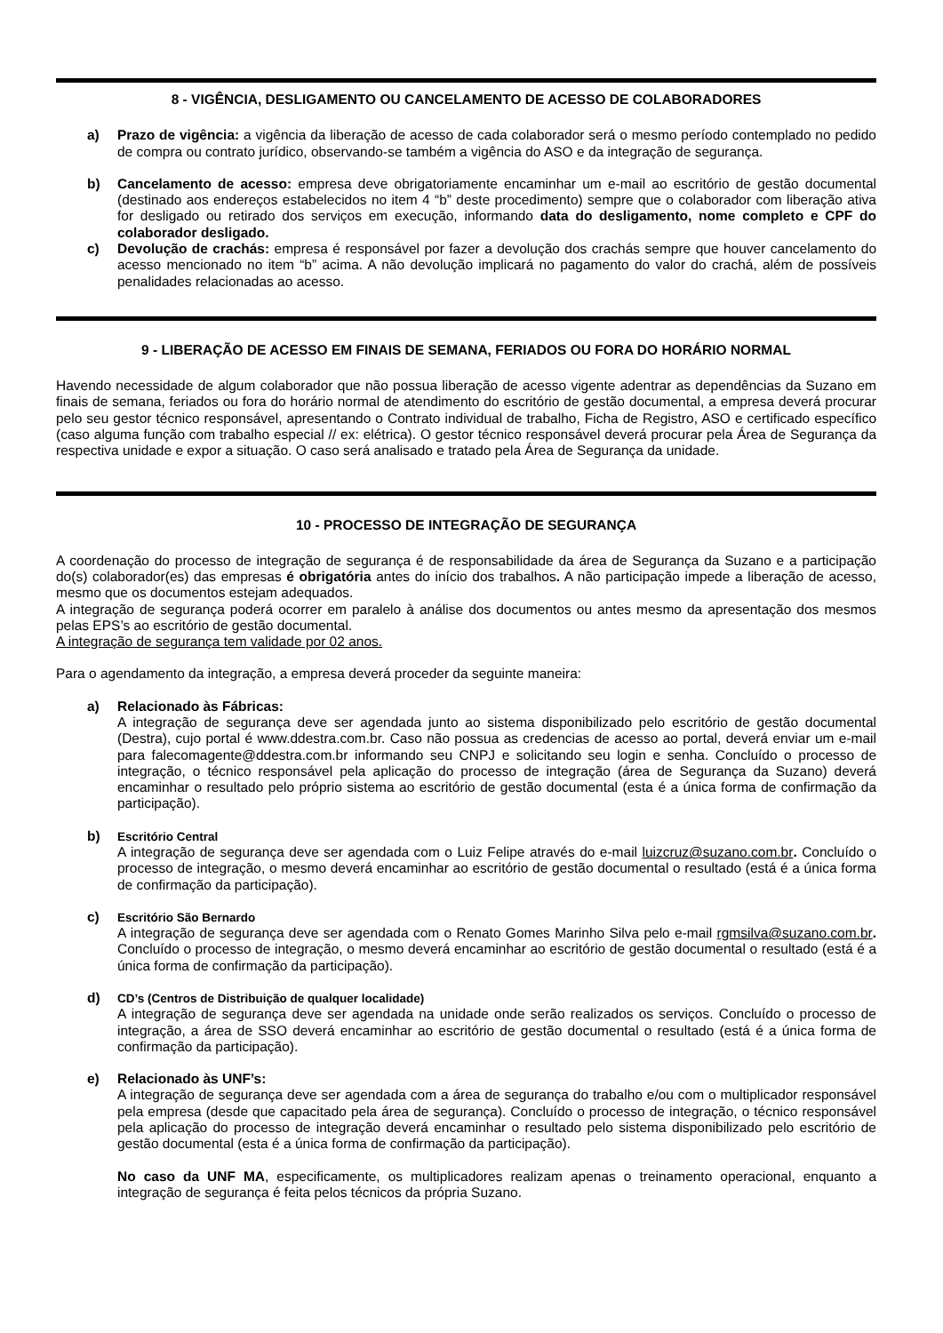8 - VIGÊNCIA, DESLIGAMENTO OU CANCELAMENTO DE ACESSO DE COLABORADORES
a) Prazo de vigência: a vigência da liberação de acesso de cada colaborador será o mesmo período contemplado no pedido de compra ou contrato jurídico, observando-se também a vigência do ASO e da integração de segurança.
b) Cancelamento de acesso: empresa deve obrigatoriamente encaminhar um e-mail ao escritório de gestão documental (destinado aos endereços estabelecidos no item 4 “b” deste procedimento) sempre que o colaborador com liberação ativa for desligado ou retirado dos serviços em execução, informando data do desligamento, nome completo e CPF do colaborador desligado.
c) Devolução de crachás: empresa é responsável por fazer a devolução dos crachás sempre que houver cancelamento do acesso mencionado no item “b” acima. A não devolução implicará no pagamento do valor do crachá, além de possíveis penalidades relacionadas ao acesso.
9 - LIBERAÇÃO DE ACESSO EM FINAIS DE SEMANA, FERIADOS OU FORA DO HORÁRIO NORMAL
Havendo necessidade de algum colaborador que não possua liberação de acesso vigente adentrar as dependências da Suzano em finais de semana, feriados ou fora do horário normal de atendimento do escritório de gestão documental, a empresa deverá procurar pelo seu gestor técnico responsável, apresentando o Contrato individual de trabalho, Ficha de Registro, ASO e certificado específico (caso alguma função com trabalho especial // ex: elétrica). O gestor técnico responsável deverá procurar pela Área de Segurança da respectiva unidade e expor a situação. O caso será analisado e tratado pela Área de Segurança da unidade.
10 - PROCESSO DE INTEGRAÇÃO DE SEGURANÇA
A coordenação do processo de integração de segurança é de responsabilidade da área de Segurança da Suzano e a participação do(s) colaborador(es) das empresas é obrigatória antes do início dos trabalhos. A não participação impede a liberação de acesso, mesmo que os documentos estejam adequados.
A integração de segurança poderá ocorrer em paralelo à análise dos documentos ou antes mesmo da apresentação dos mesmos pelas EPS’s ao escritório de gestão documental.
A integração de segurança tem validade por 02 anos.
Para o agendamento da integração, a empresa deverá proceder da seguinte maneira:
a) Relacionado às Fábricas:
A integração de segurança deve ser agendada junto ao sistema disponibilizado pelo escritório de gestão documental (Destra), cujo portal é www.ddestra.com.br. Caso não possua as credencias de acesso ao portal, deverá enviar um e-mail para falecomagente@ddestra.com.br informando seu CNPJ e solicitando seu login e senha. Concluído o processo de integração, o técnico responsável pela aplicação do processo de integração (área de Segurança da Suzano) deverá encaminhar o resultado pelo próprio sistema ao escritório de gestão documental (esta é a única forma de confirmação da participação).
b) Escritório Central
A integração de segurança deve ser agendada com o Luiz Felipe através do e-mail luizcruz@suzano.com.br. Concluído o processo de integração, o mesmo deverá encaminhar ao escritório de gestão documental o resultado (está é a única forma de confirmação da participação).
c) Escritório São Bernardo
A integração de segurança deve ser agendada com o Renato Gomes Marinho Silva pelo e-mail rgmsilva@suzano.com.br. Concluído o processo de integração, o mesmo deverá encaminhar ao escritório de gestão documental o resultado (está é a única forma de confirmação da participação).
d) CD’s (Centros de Distribuição de qualquer localidade)
A integração de segurança deve ser agendada na unidade onde serão realizados os serviços. Concluído o processo de integração, a área de SSO deverá encaminhar ao escritório de gestão documental o resultado (está é a única forma de confirmação da participação).
e) Relacionado às UNF’s:
A integração de segurança deve ser agendada com a área de segurança do trabalho e/ou com o multiplicador responsável pela empresa (desde que capacitado pela área de segurança). Concluído o processo de integração, o técnico responsável pela aplicação do processo de integração deverá encaminhar o resultado pelo sistema disponibilizado pelo escritório de gestão documental (esta é a única forma de confirmação da participação).
No caso da UNF MA, especificamente, os multiplicadores realizam apenas o treinamento operacional, enquanto a integração de segurança é feita pelos técnicos da própria Suzano.